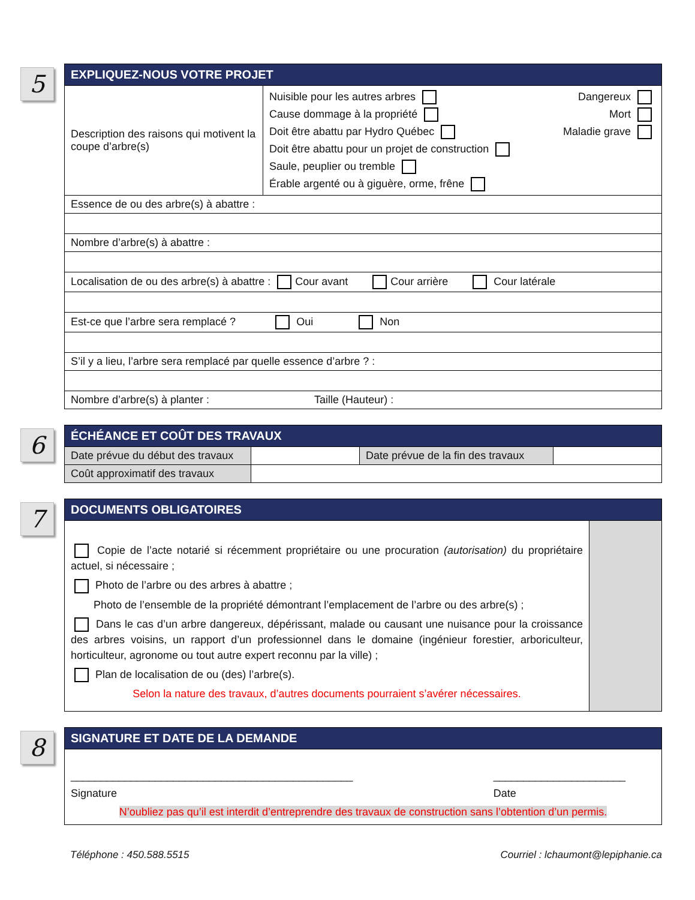5
| EXPLIQUEZ-NOUS VOTRE PROJET | |
| --- | --- |
| Description des raisons qui motivent la coupe d’arbre(s) | Nuisible pour les autres arbres Dangereux Cause dommage à la propriété Mort Doit être abattu par Hydro Québec Maladie grave Doit être abattu pour un projet de construction Saule, peuplier ou tremble Érable argenté ou à giguère, orme, frêne |
| Essence de ou des arbre(s) à abattre : | |
| Nombre d’arbre(s) à abattre : | |
| Localisation de ou des arbre(s) à abattre : Cour avant Cour arrière Cour latérale | |
| Est-ce que l’arbre sera remplacé ? Oui Non | |
| S’il y a lieu, l’arbre sera remplacé par quelle essence d’arbre ? : | |
| Nombre d’arbre(s) à planter : Taille (Hauteur) : | |
6
| ÉCHÉANCE ET COÛT DES TRAVAUX | | | |
| --- | --- | --- | --- |
| Date prévue du début des travaux | | Date prévue de la fin des travaux | |
| Coût approximatif des travaux | | | |
7
| DOCUMENTS OBLIGATOIRES | |
| --- | --- |
| Copie de l’acte notarié si récemment propriétaire ou une procuration (autorisation) du propriétaire actuel, si nécessaire ; Photo de l’arbre ou des arbres à abattre ; Photo de l’ensemble de la propriété démontrant l’emplacement de l’arbre ou des arbre(s) ; Dans le cas d’un arbre dangereux, dépérissant, malade ou causant une nuisance pour la croissance des arbres voisins, un rapport d’un professionnel dans le domaine (ingénieur forestier, arboriculteur, horticulteur, agronome ou tout autre expert reconnu par la ville) ; Plan de localisation de ou (des) l’arbre(s). Selon la nature des travaux, d’autres documents pourraient s’avérer nécessaires. | |
8
| SIGNATURE ET DATE DE LA DEMANDE |
| --- |
| _______________________________________________ Signature ______________________ Date N’oubliez pas qu’il est interdit d’entreprendre des travaux de construction sans l’obtention d’un permis. |
Téléphone : 450.588.5515 Courriel : lchaumont@lepiphanie.ca